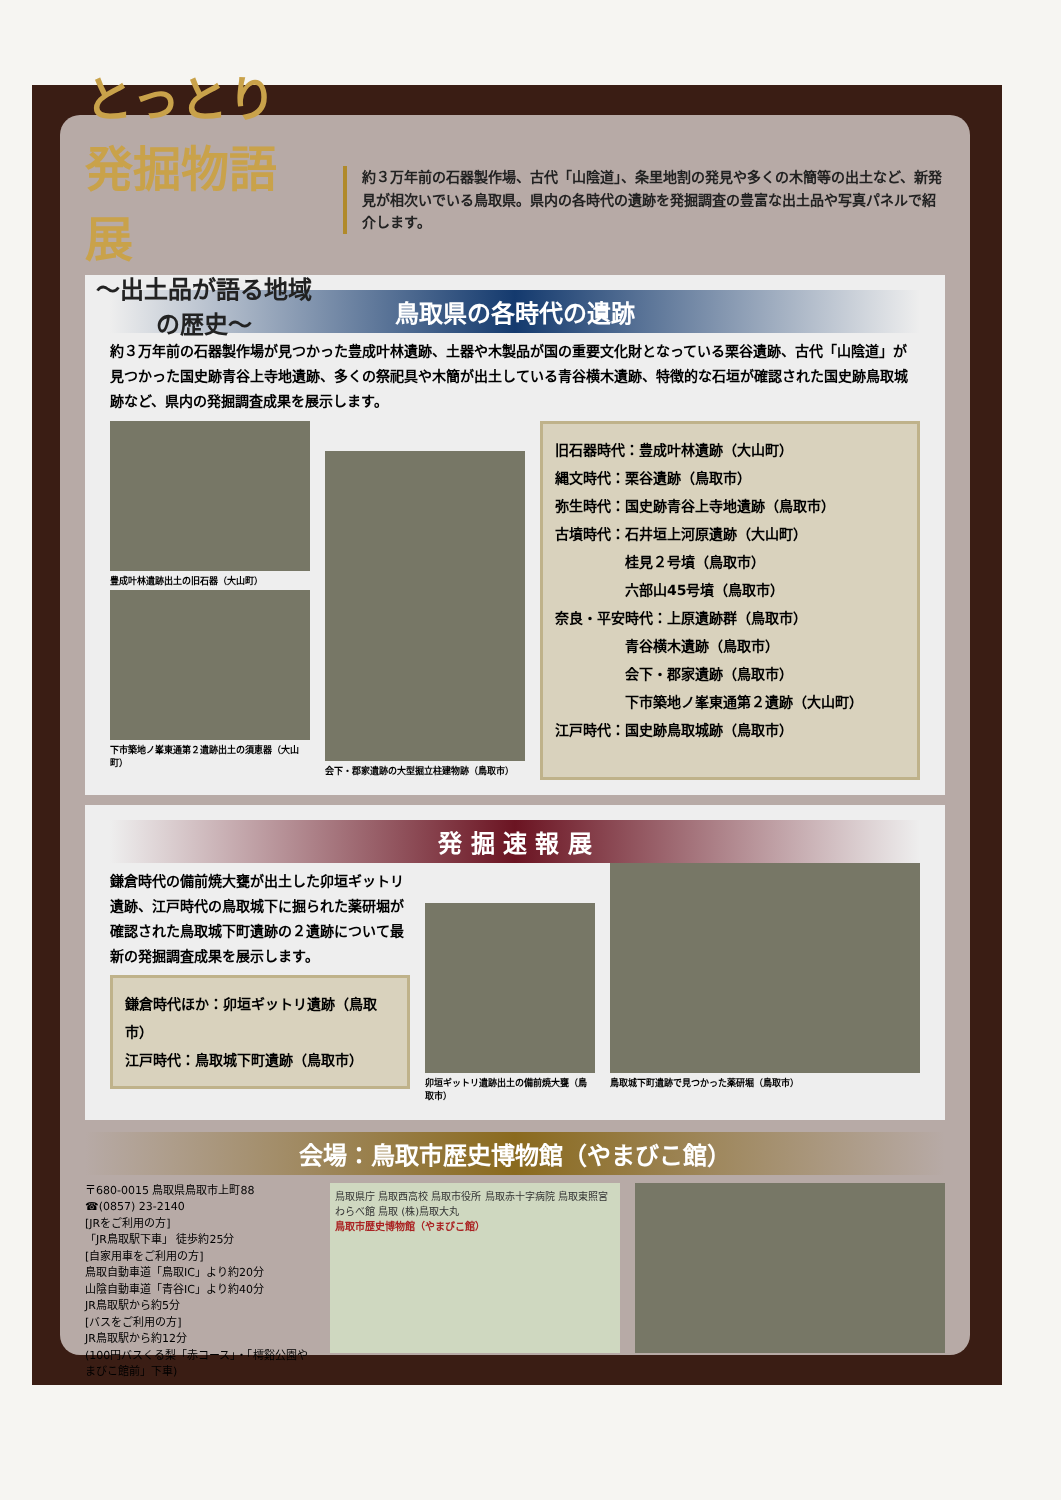とっとり発掘物語展
〜出土品が語る地域の歴史〜
約３万年前の石器製作場、古代「山陰道」、条里地割の発見や多くの木簡等の出土など、新発見が相次いでいる鳥取県。県内の各時代の遺跡を発掘調査の豊富な出土品や写真パネルで紹介します。
鳥取県の各時代の遺跡
約３万年前の石器製作場が見つかった豊成叶林遺跡、土器や木製品が国の重要文化財となっている栗谷遺跡、古代「山陰道」が見つかった国史跡青谷上寺地遺跡、多くの祭祀具や木簡が出土している青谷横木遺跡、特徴的な石垣が確認された国史跡鳥取城跡など、県内の発掘調査成果を展示します。
豊成叶林遺跡出土の旧石器（大山町）
下市築地ノ峯東通第２遺跡出土の須恵器（大山町）
会下・郡家遺跡の大型掘立柱建物跡（鳥取市）
旧石器時代：豊成叶林遺跡（大山町）
縄文時代：栗谷遺跡（鳥取市）
弥生時代：国史跡青谷上寺地遺跡（鳥取市）
古墳時代：石井垣上河原遺跡（大山町）
　　　　　桂見２号墳（鳥取市）
　　　　　六部山45号墳（鳥取市）
奈良・平安時代：上原遺跡群（鳥取市）
　　　　　青谷横木遺跡（鳥取市）
　　　　　会下・郡家遺跡（鳥取市）
　　　　　下市築地ノ峯東通第２遺跡（大山町）
江戸時代：国史跡鳥取城跡（鳥取市）
発 掘 速 報 展
鎌倉時代の備前焼大甕が出土した卯垣ギットリ遺跡、江戸時代の鳥取城下に掘られた薬研堀が確認された鳥取城下町遺跡の２遺跡について最新の発掘調査成果を展示します。
鎌倉時代ほか：卯垣ギットリ遺跡（鳥取市）
江戸時代：鳥取城下町遺跡（鳥取市）
卯垣ギットリ遺跡出土の備前焼大甕（鳥取市）
鳥取城下町遺跡で見つかった薬研堀（鳥取市）
会場：鳥取市歴史博物館（やまびこ館）
〒680-0015 鳥取県鳥取市上町88
☎(0857) 23-2140
[JRをご利用の方]
「JR鳥取駅下車」 徒歩約25分
[自家用車をご利用の方]
鳥取自動車道「鳥取IC」より約20分
山陰自動車道「青谷IC」より約40分
JR鳥取駅から約5分
[バスをご利用の方]
JR鳥取駅から約12分
(100円バスくる梨「赤コース」・「樗谿公園やまびこ館前」下車)
鳥取県庁 鳥取西高校 鳥取市役所 鳥取赤十字病院 鳥取東照宮 わらべ館 鳥取 (株)鳥取大丸
鳥取市歴史博物館（やまびこ館）